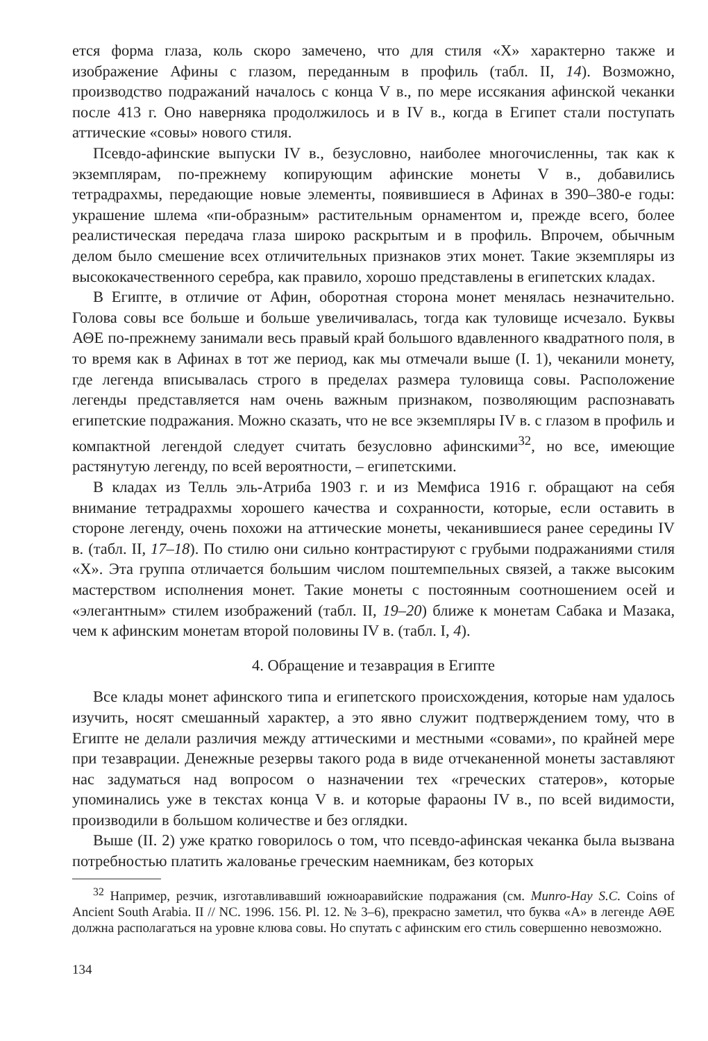ется форма глаза, коль скоро замечено, что для стиля «X» характерно также и изображение Афины с глазом, переданным в профиль (табл. II, 14). Возможно, производство подражаний началось с конца V в., по мере иссякания афинской чеканки после 413 г. Оно наверняка продолжилось и в IV в., когда в Египет стали поступать аттические «совы» нового стиля.
Псевдо-афинские выпуски IV в., безусловно, наиболее многочисленны, так как к экземплярам, по-прежнему копирующим афинские монеты V в., добавились тетрадрахмы, передающие новые элементы, появившиеся в Афинах в 390–380-е годы: украшение шлема «пи-образным» растительным орнаментом и, прежде всего, более реалистическая передача глаза широко раскрытым и в профиль. Впрочем, обычным делом было смешение всех отличительных признаков этих монет. Такие экземпляры из высококачественного серебра, как правило, хорошо представлены в египетских кладах.
В Египте, в отличие от Афин, оборотная сторона монет менялась незначительно. Голова совы все больше и больше увеличивалась, тогда как туловище исчезало. Буквы ΑΘΕ по-прежнему занимали весь правый край большого вдавленного квадратного поля, в то время как в Афинах в тот же период, как мы отмечали выше (I. 1), чеканили монету, где легенда вписывалась строго в пределах размера туловища совы. Расположение легенды представляется нам очень важным признаком, позволяющим распознавать египетские подражания. Можно сказать, что не все экземпляры IV в. с глазом в профиль и компактной легендой следует считать безусловно афинскими<sup>32</sup>, но все, имеющие растянутую легенду, по всей вероятности, – египетскими.
В кладах из Телль эль-Атриба 1903 г. и из Мемфиса 1916 г. обращают на себя внимание тетрадрахмы хорошего качества и сохранности, которые, если оставить в стороне легенду, очень похожи на аттические монеты, чеканившиеся ранее середины IV в. (табл. II, 17–18). По стилю они сильно контрастируют с грубыми подражаниями стиля «X». Эта группа отличается большим числом поштемпельных связей, а также высоким мастерством исполнения монет. Такие монеты с постоянным соотношением осей и «элегантным» стилем изображений (табл. II, 19–20) ближе к монетам Сабака и Мазака, чем к афинским монетам второй половины IV в. (табл. I, 4).
4. Обращение и тезаврация в Египте
Все клады монет афинского типа и египетского происхождения, которые нам удалось изучить, носят смешанный характер, а это явно служит подтверждением тому, что в Египте не делали различия между аттическими и местными «совами», по крайней мере при тезаврации. Денежные резервы такого рода в виде отчеканенной монеты заставляют нас задуматься над вопросом о назначении тех «греческих статеров», которые упоминались уже в текстах конца V в. и которые фараоны IV в., по всей видимости, производили в большом количестве и без оглядки.
Выше (II. 2) уже кратко говорилось о том, что псевдо-афинская чеканка была вызвана потребностью платить жалованье греческим наемникам, без которых
<sup>32</sup> Например, резчик, изготавливавший южноаравийские подражания (см. Munro-Hay S.C. Coins of Ancient South Arabia. II // NC. 1996. 156. Pl. 12. № 3–6), прекрасно заметил, что буква «А» в легенде ΑΘΕ должна располагаться на уровне клюва совы. Но спутать с афинским его стиль совершенно невозможно.
134